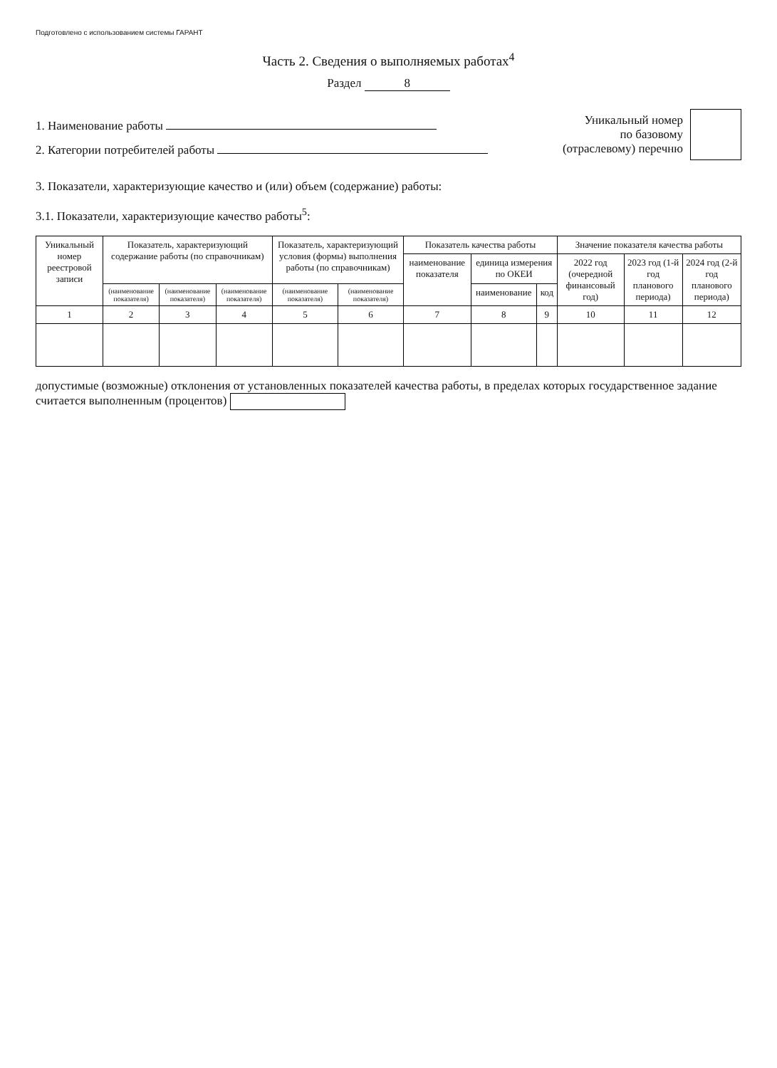Подготовлено с использованием системы ГАРАНТ
Часть 2. Сведения о выполняемых работах<sup>4</sup>
Раздел 8
1. Наименование работы
2. Категории потребителей работы
Уникальный номер
по базовому
(отраслевому) перечню
3. Показатели, характеризующие качество и (или) объем (содержание) работы:
3.1. Показатели, характеризующие качество работы<sup>5</sup>:
| Уникальный номер реестровой записи | Показатель, характеризующий содержание работы (по справочникам) | | | Показатель, характеризующий условия (формы) выполнения работы (по справочникам) | | Показатель качества работы | | | Значение показателя качества работы | | |
| --- | --- | --- | --- | --- | --- | --- | --- | --- | --- | --- | --- |
| | | | | | | наименование показателя | единица измерения по ОКЕИ | | 2022 год (очередной финансовый год) | 2023 год (1-й год планового периода) | 2024 год (2-й год планового периода) |
| | (наименование показателя) | (наименование показателя) | (наименование показателя) | (наименование показателя) | (наименование показателя) | | наименование | код | | | |
| 1 | 2 | 3 | 4 | 5 | 6 | 7 | 8 | 9 | 10 | 11 | 12 |
допустимые (возможные) отклонения от установленных показателей качества работы, в пределах которых государственное задание считается выполненным (процентов)